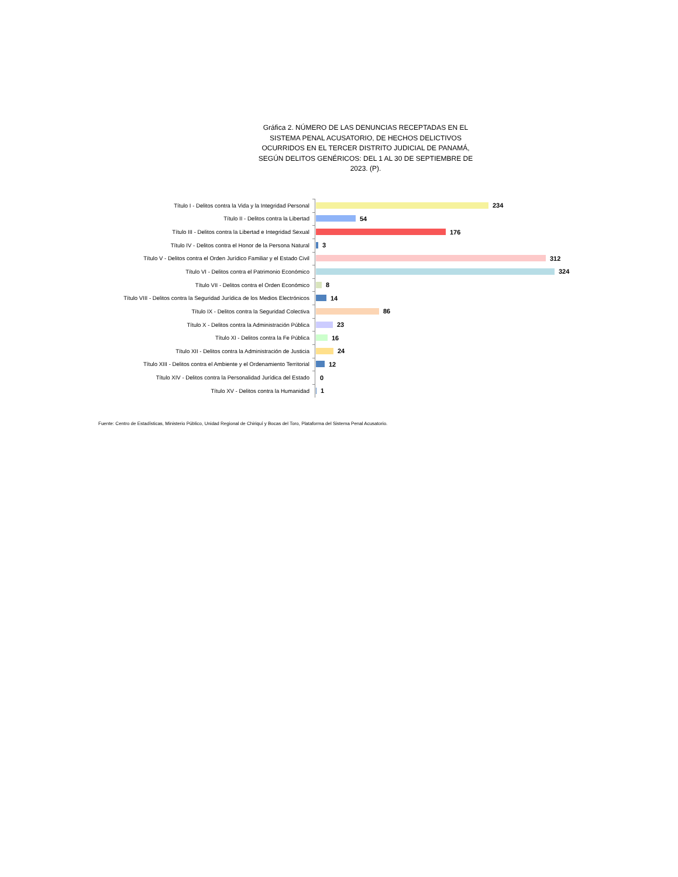Gráfica 2. NÚMERO DE LAS DENUNCIAS RECEPTADAS EN EL SISTEMA PENAL ACUSATORIO, DE HECHOS DELICTIVOS OCURRIDOS EN EL TERCER DISTRITO JUDICIAL DE PANAMÁ, SEGÚN DELITOS GENÉRICOS: DEL 1 AL 30 DE SEPTIEMBRE DE 2023. (P).
Título I - Delitos contra la Vida y la Integridad Personal 234
Título II - Delitos contra la Libertad 54
Título III - Delitos contra la Libertad e Integridad Sexual 176
Título IV - Delitos contra el Honor de la Persona Natural 3
Título V - Delitos contra el Orden Jurídico Familiar y el Estado Civil 312
Título VI - Delitos contra el Patrimonio Económico 324
Título VII - Delitos contra el Orden Económico 8
Título VIII - Delitos contra la Seguridad Jurídica de los Medios Electrónicos 14
Título IX - Delitos contra la Seguridad Colectiva 86
Título X - Delitos contra la Administración Pública 23
Título XI - Delitos contra la Fe Pública 16
Título XII - Delitos contra la Administración de Justicia 24
Título XIII - Delitos contra el Ambiente y el Ordenamiento Territorial 12
Título XIV - Delitos contra la Personalidad Jurídica del Estado 0
Título XV - Delitos contra la Humanidad 1
Fuente: Centro de Estadísticas, Ministerio Público, Unidad Regional de Chiriquí y Bocas del Toro, Plataforma del Sistema Penal Acusatorio.